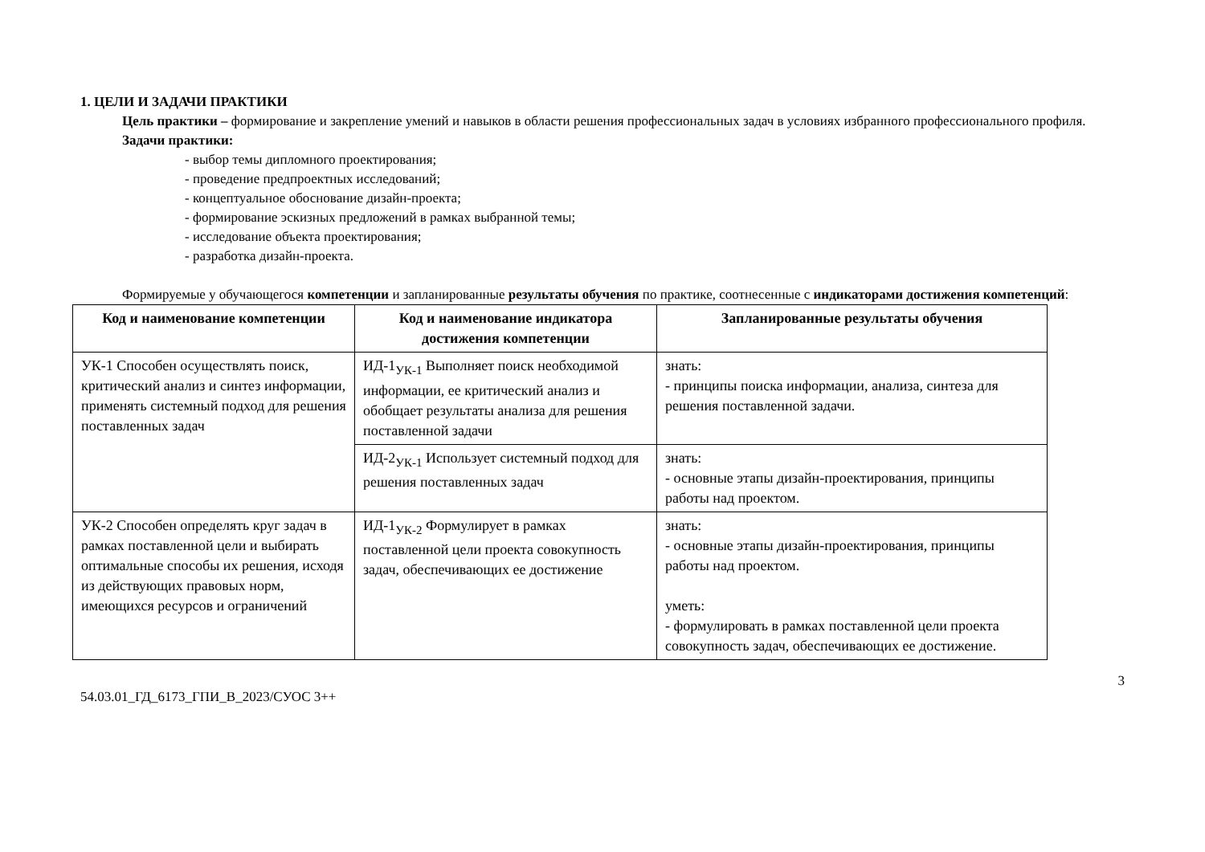1. ЦЕЛИ И ЗАДАЧИ ПРАКТИКИ
Цель практики – формирование и закрепление умений и навыков в области решения профессиональных задач в условиях избранного профессионального профиля.
Задачи практики:
- выбор темы дипломного проектирования;
- проведение предпроектных исследований;
- концептуальное обоснование дизайн-проекта;
- формирование эскизных предложений в рамках выбранной темы;
- исследование объекта проектирования;
- разработка дизайн-проекта.
Формируемые у обучающегося компетенции и запланированные результаты обучения по практике, соотнесенные с индикаторами достижения компетенций:
| Код и наименование компетенции | Код и наименование индикатора достижения компетенции | Запланированные результаты обучения |
| --- | --- | --- |
| УК-1 Способен осуществлять поиск, критический анализ и синтез информации, применять системный подход для решения поставленных задач | ИД-1<sub>УК-1</sub> Выполняет поиск необходимой информации, ее критический анализ и обобщает результаты анализа для решения поставленной задачи | знать: - принципы поиска информации, анализа, синтеза для решения поставленной задачи. |
| | ИД-2<sub>УК-1</sub> Использует системный подход для решения поставленных задач | знать: - основные этапы дизайн-проектирования, принципы работы над проектом. |
| УК-2 Способен определять круг задач в рамках поставленной цели и выбирать оптимальные способы их решения, исходя из действующих правовых норм, имеющихся ресурсов и ограничений | ИД-1<sub>УК-2</sub> Формулирует в рамках поставленной цели проекта совокупность задач, обеспечивающих ее достижение | знать: - основные этапы дизайн-проектирования, принципы работы над проектом. уметь: - формулировать в рамках поставленной цели проекта совокупность задач, обеспечивающих ее достижение. |
54.03.01_ГД_6173_ГПИ_В_2023/СУОС 3++ 3